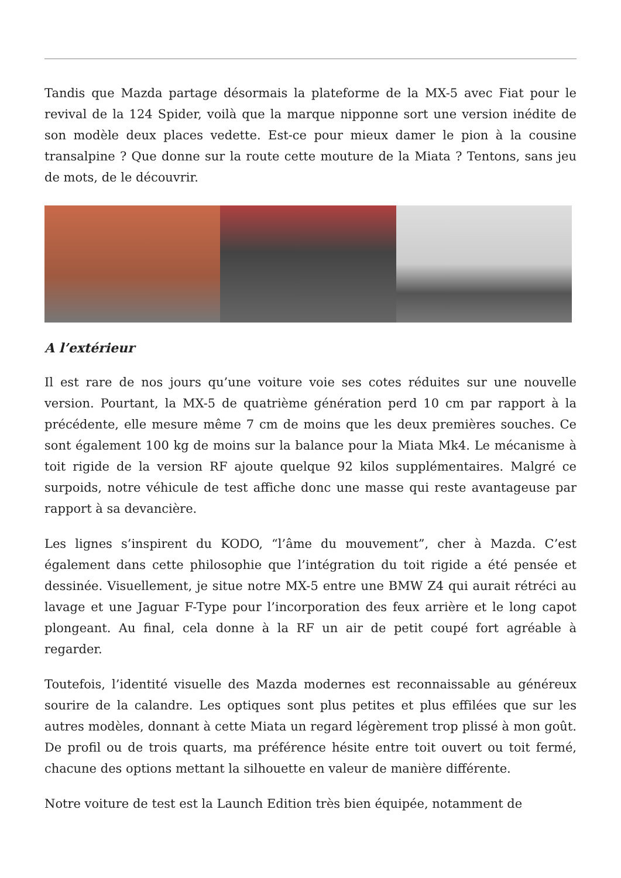Tandis que Mazda partage désormais la plateforme de la MX-5 avec Fiat pour le revival de la 124 Spider, voilà que la marque nipponne sort une version inédite de son modèle deux places vedette. Est-ce pour mieux damer le pion à la cousine transalpine ? Que donne sur la route cette mouture de la Miata ? Tentons, sans jeu de mots, de le découvrir.
A l’extérieur
Il est rare de nos jours qu’une voiture voie ses cotes réduites sur une nouvelle version. Pourtant, la MX-5 de quatrième génération perd 10 cm par rapport à la précédente, elle mesure même 7 cm de moins que les deux premières souches. Ce sont également 100 kg de moins sur la balance pour la Miata Mk4. Le mécanisme à toit rigide de la version RF ajoute quelque 92 kilos supplémentaires. Malgré ce surpoids, notre véhicule de test affiche donc une masse qui reste avantageuse par rapport à sa devancière.
Les lignes s’inspirent du KODO, “l’âme du mouvement”, cher à Mazda. C’est également dans cette philosophie que l’intégration du toit rigide a été pensée et dessinée. Visuellement, je situe notre MX-5 entre une BMW Z4 qui aurait rétréci au lavage et une Jaguar F-Type pour l’incorporation des feux arrière et le long capot plongeant. Au final, cela donne à la RF un air de petit coupé fort agréable à regarder.
Toutefois, l’identité visuelle des Mazda modernes est reconnaissable au généreux sourire de la calandre. Les optiques sont plus petites et plus effilées que sur les autres modèles, donnant à cette Miata un regard légèrement trop plissé à mon goût. De profil ou de trois quarts, ma préférence hésite entre toit ouvert ou toit fermé, chacune des options mettant la silhouette en valeur de manière différente.
Notre voiture de test est la Launch Edition très bien équipée, notamment de